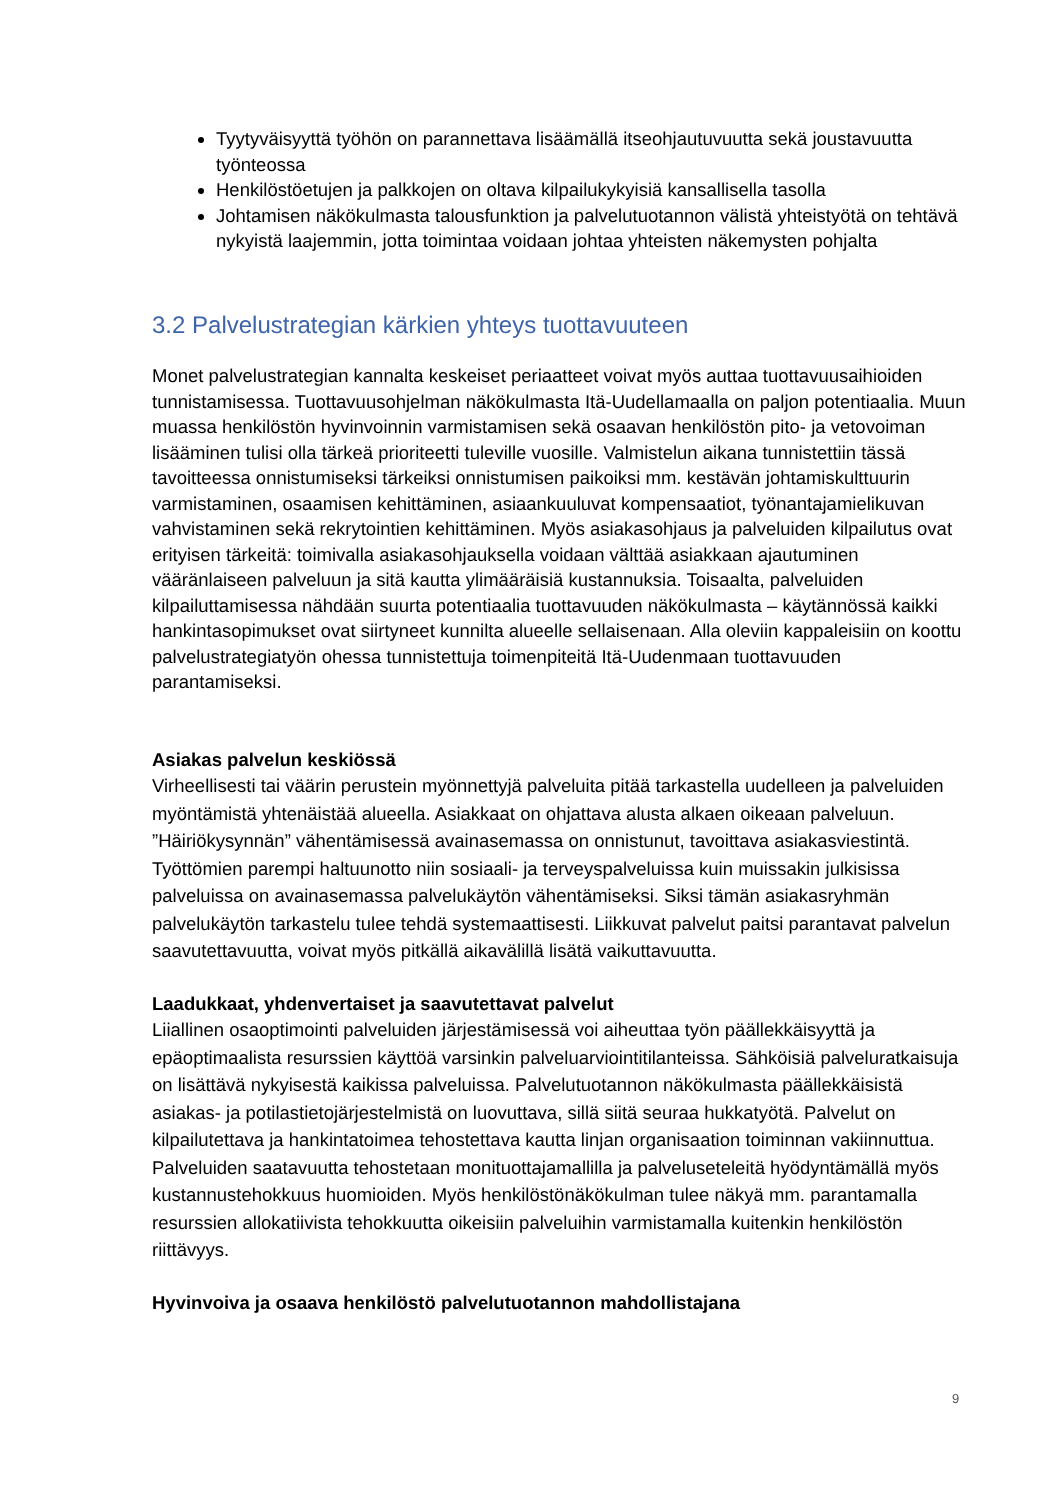Tyytyväisyyttä työhön on parannettava lisäämällä itseohjautuvuutta sekä joustavuutta työnteossa
Henkilöstöetujen ja palkkojen on oltava kilpailukykyisiä kansallisella tasolla
Johtamisen näkökulmasta talousfunktion ja palvelutuotannon välistä yhteistyötä on tehtävä nykyistä laajemmin, jotta toimintaa voidaan johtaa yhteisten näkemysten pohjalta
3.2 Palvelustrategian kärkien yhteys tuottavuuteen
Monet palvelustrategian kannalta keskeiset periaatteet voivat myös auttaa tuottavuusaihioiden tunnistamisessa. Tuottavuusohjelman näkökulmasta Itä-Uudellamaalla on paljon potentiaalia. Muun muassa henkilöstön hyvinvoinnin varmistamisen sekä osaavan henkilöstön pito- ja vetovoiman lisääminen tulisi olla tärkeä prioriteetti tuleville vuosille. Valmistelun aikana tunnistettiin tässä tavoitteessa onnistumiseksi tärkeiksi onnistumisen paikoiksi mm. kestävän johtamiskulttuurin varmistaminen, osaamisen kehittäminen, asiaankuuluvat kompensaatiot, työnantajamielikuvan vahvistaminen sekä rekrytointien kehittäminen. Myös asiakasohjaus ja palveluiden kilpailutus ovat erityisen tärkeitä: toimivalla asiakasohjauksella voidaan välttää asiakkaan ajautuminen vääränlaiseen palveluun ja sitä kautta ylimääräisiä kustannuksia. Toisaalta, palveluiden kilpailuttamisessa nähdään suurta potentiaalia tuottavuuden näkökulmasta – käytännössä kaikki hankintasopimukset ovat siirtyneet kunnilta alueelle sellaisenaan. Alla oleviin kappaleisiin on koottu palvelustrategiatyön ohessa tunnistettuja toimenpiteitä Itä-Uudenmaan tuottavuuden parantamiseksi.
Asiakas palvelun keskiössä
Virheellisesti tai väärin perustein myönnettyjä palveluita pitää tarkastella uudelleen ja palveluiden myöntämistä yhtenäistää alueella. Asiakkaat on ohjattava alusta alkaen oikeaan palveluun. ”Häiriökysynnän” vähentämisessä avainasemassa on onnistunut, tavoittava asiakasviestintä. Työttömien parempi haltuunotto niin sosiaali- ja terveyspalveluissa kuin muissakin julkisissa palveluissa on avainasemassa palvelukäytön vähentämiseksi. Siksi tämän asiakasryhmän palvelukäytön tarkastelu tulee tehdä systemaattisesti. Liikkuvat palvelut paitsi parantavat palvelun saavutettavuutta, voivat myös pitkällä aikavälillä lisätä vaikuttavuutta.
Laadukkaat, yhdenvertaiset ja saavutettavat palvelut
Liiallinen osaoptimointi palveluiden järjestämisessä voi aiheuttaa työn päällekkäisyyttä ja epäoptimaalista resurssien käyttöä varsinkin palveluarviointitilanteissa. Sähköisiä palveluratkaisuja on lisättävä nykyisestä kaikissa palveluissa. Palvelutuotannon näkökulmasta päällekkäisistä asiakas- ja potilastietojärjestelmistä on luovuttava, sillä siitä seuraa hukkatyötä. Palvelut on kilpailutettava ja hankintatoimea tehostettava kautta linjan organisaation toiminnan vakiinnuttua. Palveluiden saatavuutta tehostetaan monituottajamallilla ja palveluseteleitä hyödyntämällä myös kustannustehokkuus huomioiden. Myös henkilöstönäkökulman tulee näkyä mm. parantamalla resurssien allokatiivista tehokkuutta oikeisiin palveluihin varmistamalla kuitenkin henkilöstön riittävyys.
Hyvinvoiva ja osaava henkilöstö palvelutuotannon mahdollistajana
9